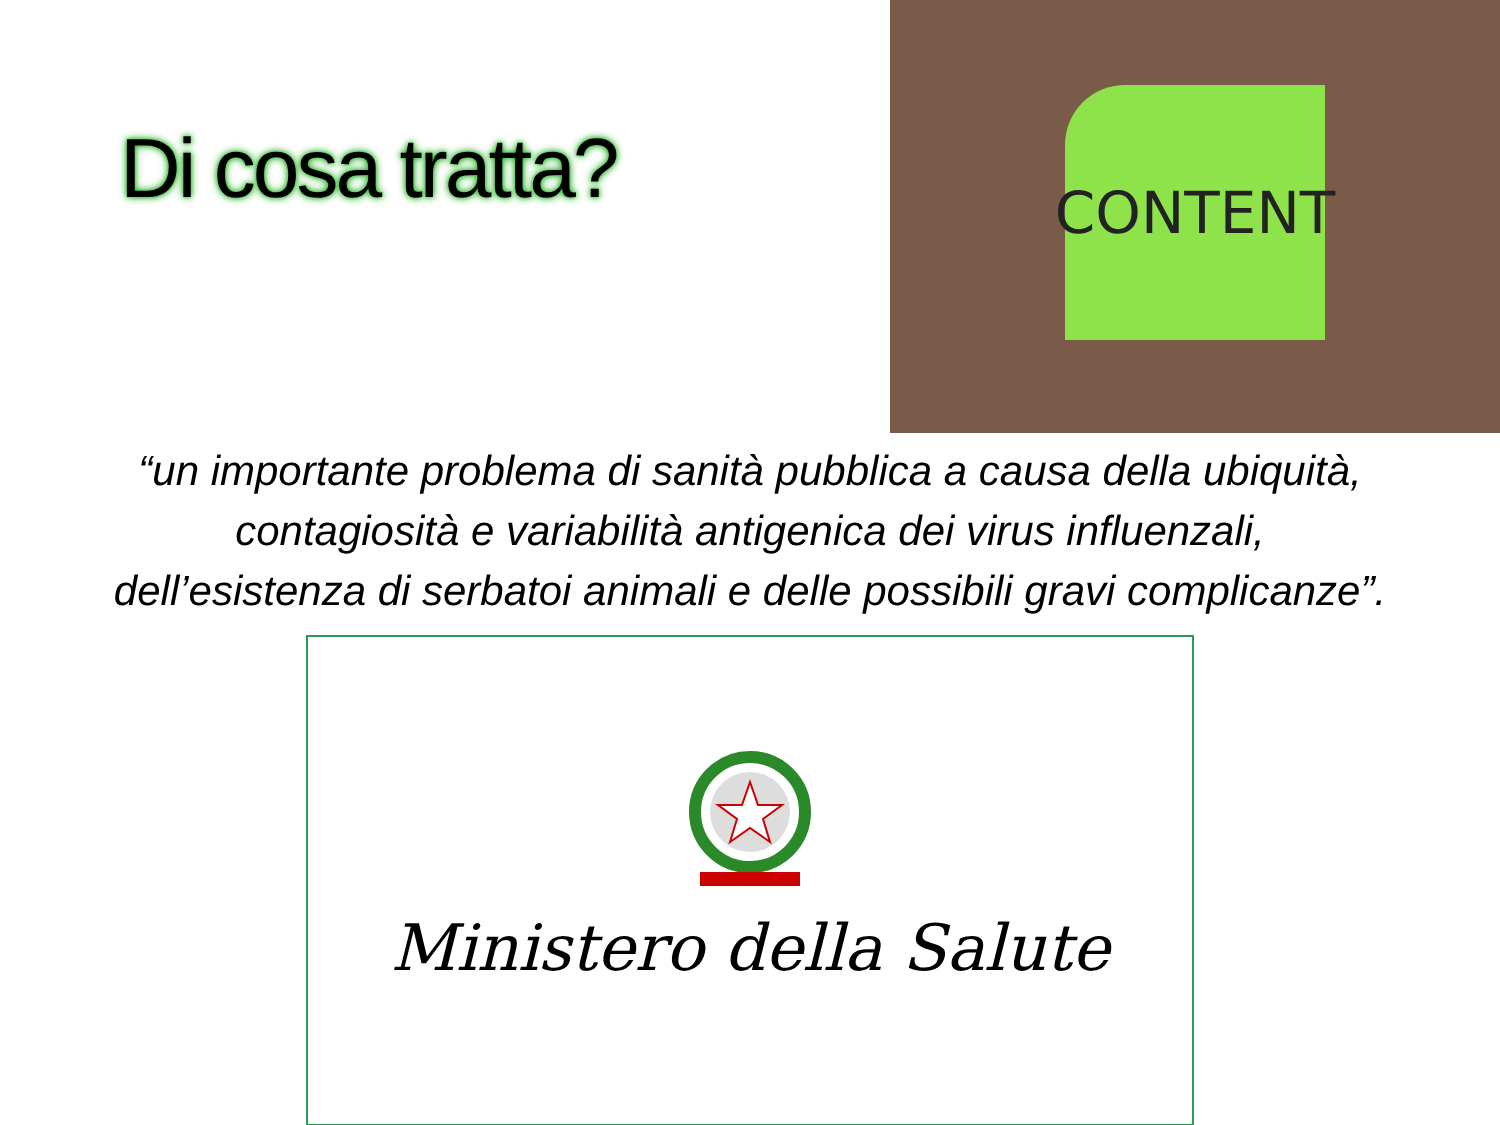Di cosa tratta?
CONTENT
“un importante problema di sanità pubblica a causa della ubiquità,
contagiosità e variabilità antigenica dei virus influenzali,
dell’esistenza di serbatoi animali e delle possibili gravi complicanze”.
Ministero della Salute